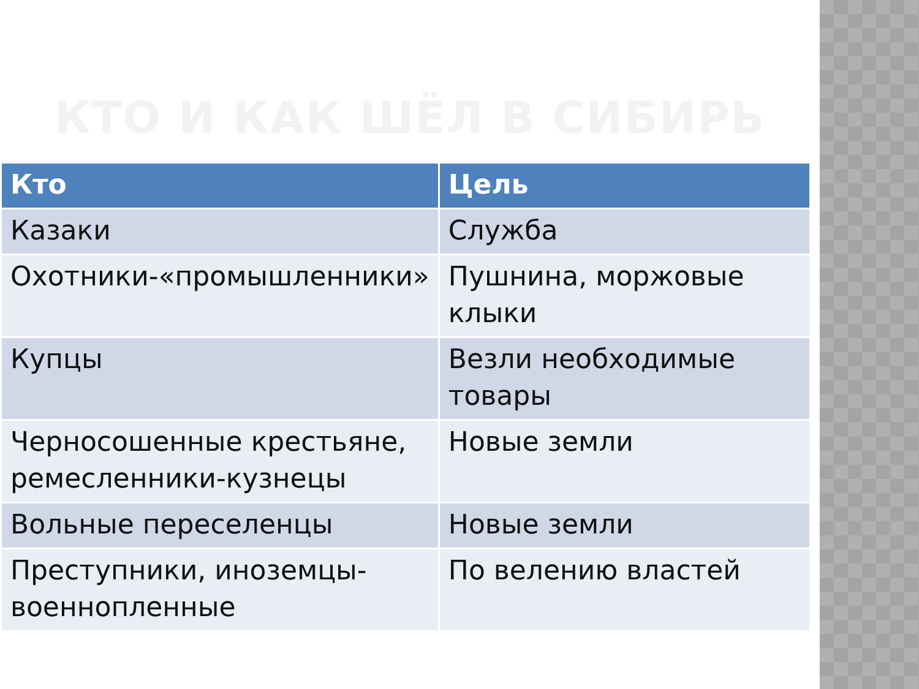КТО И КАК ШЁЛ В СИБИРЬ
| Кто | Цель |
| --- | --- |
| Казаки | Служба |
| Охотники-«промышленники» | Пушнина, моржовые клыки |
| Купцы | Везли необходимые товары |
| Черносошенные крестьяне, ремесленники-кузнецы | Новые земли |
| Вольные переселенцы | Новые земли |
| Преступники, иноземцы-военнопленные | По велению властей |